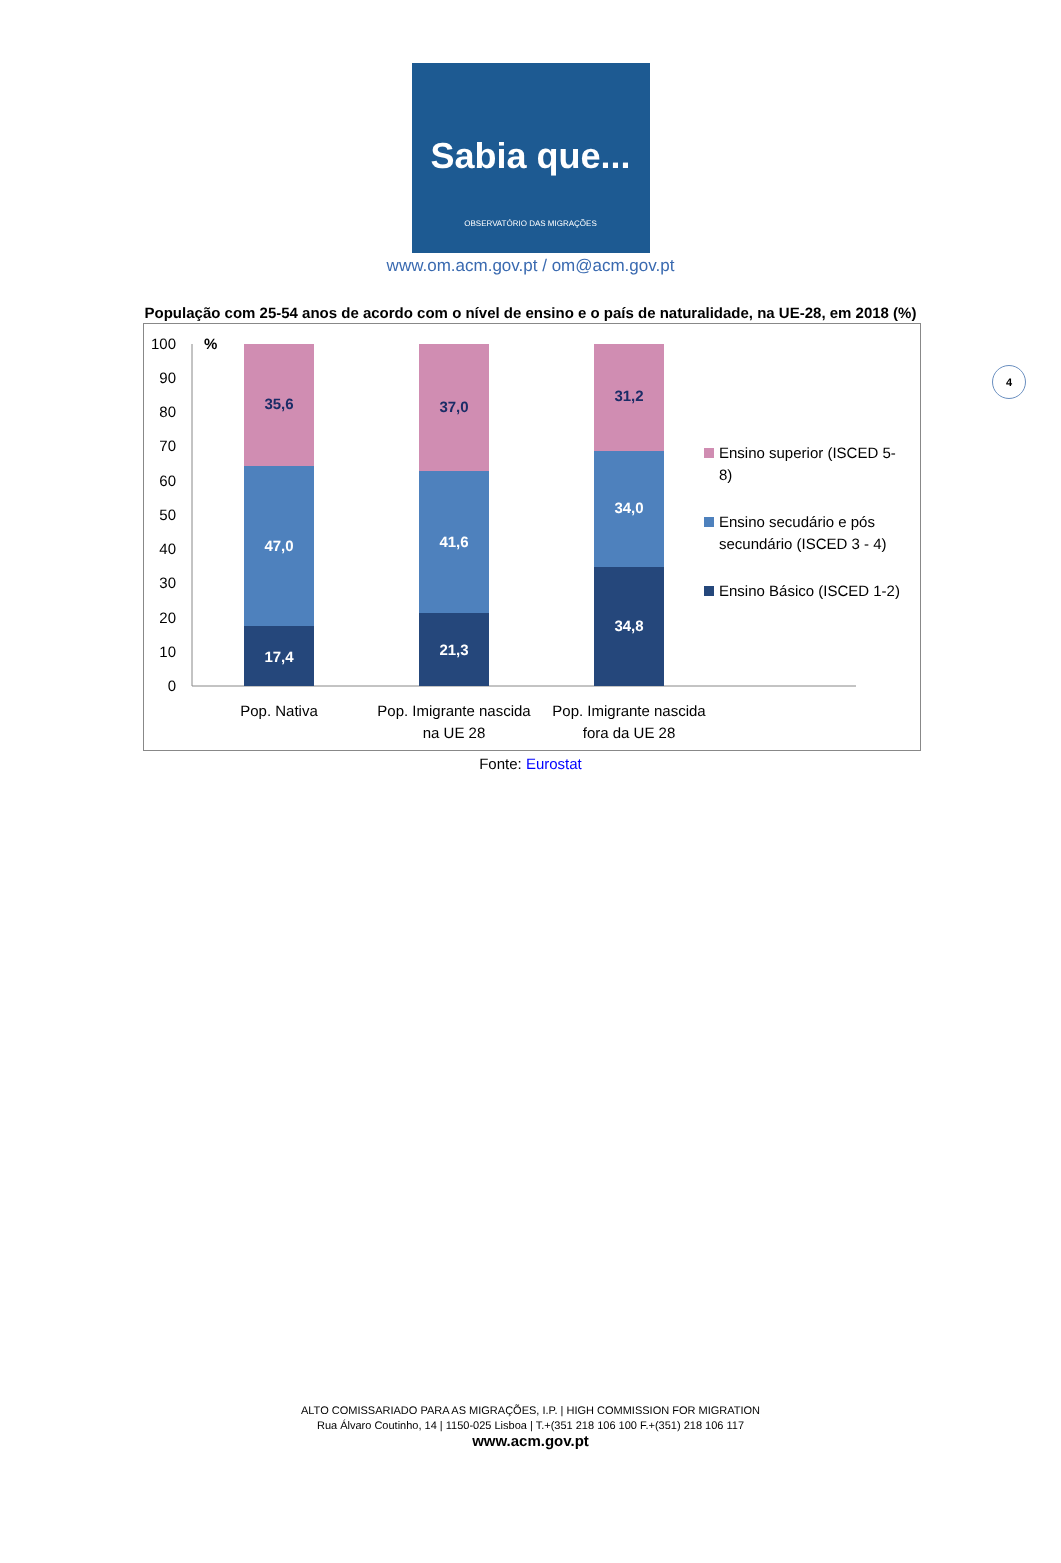Sabia que...
OBSERVATÓRIO DAS MIGRAÇÕES
www.om.acm.gov.pt / om@acm.gov.pt
População com 25-54 anos de acordo com o nível de ensino e o país de naturalidade, na UE-28, em 2018 (%)
4
0
10
20
30
40
50
60
70
80
90
100
%
35,6
47,0
17,4
37,0
41,6
21,3
31,2
34,0
34,8
Pop. Nativa
Pop. Imigrante nascida
na UE 28
Pop. Imigrante nascida
fora da UE 28
Ensino superior (ISCED 5-
8)
Ensino secudário e pós
secundário (ISCED 3 - 4)
Ensino Básico (ISCED 1-2)
Fonte: Eurostat
ALTO COMISSARIADO PARA AS MIGRAÇÕES, I.P. | HIGH COMMISSION FOR MIGRATION
Rua Álvaro Coutinho, 14 | 1150-025 Lisboa | T.+(351 218 106 100 F.+(351) 218 106 117
www.acm.gov.pt